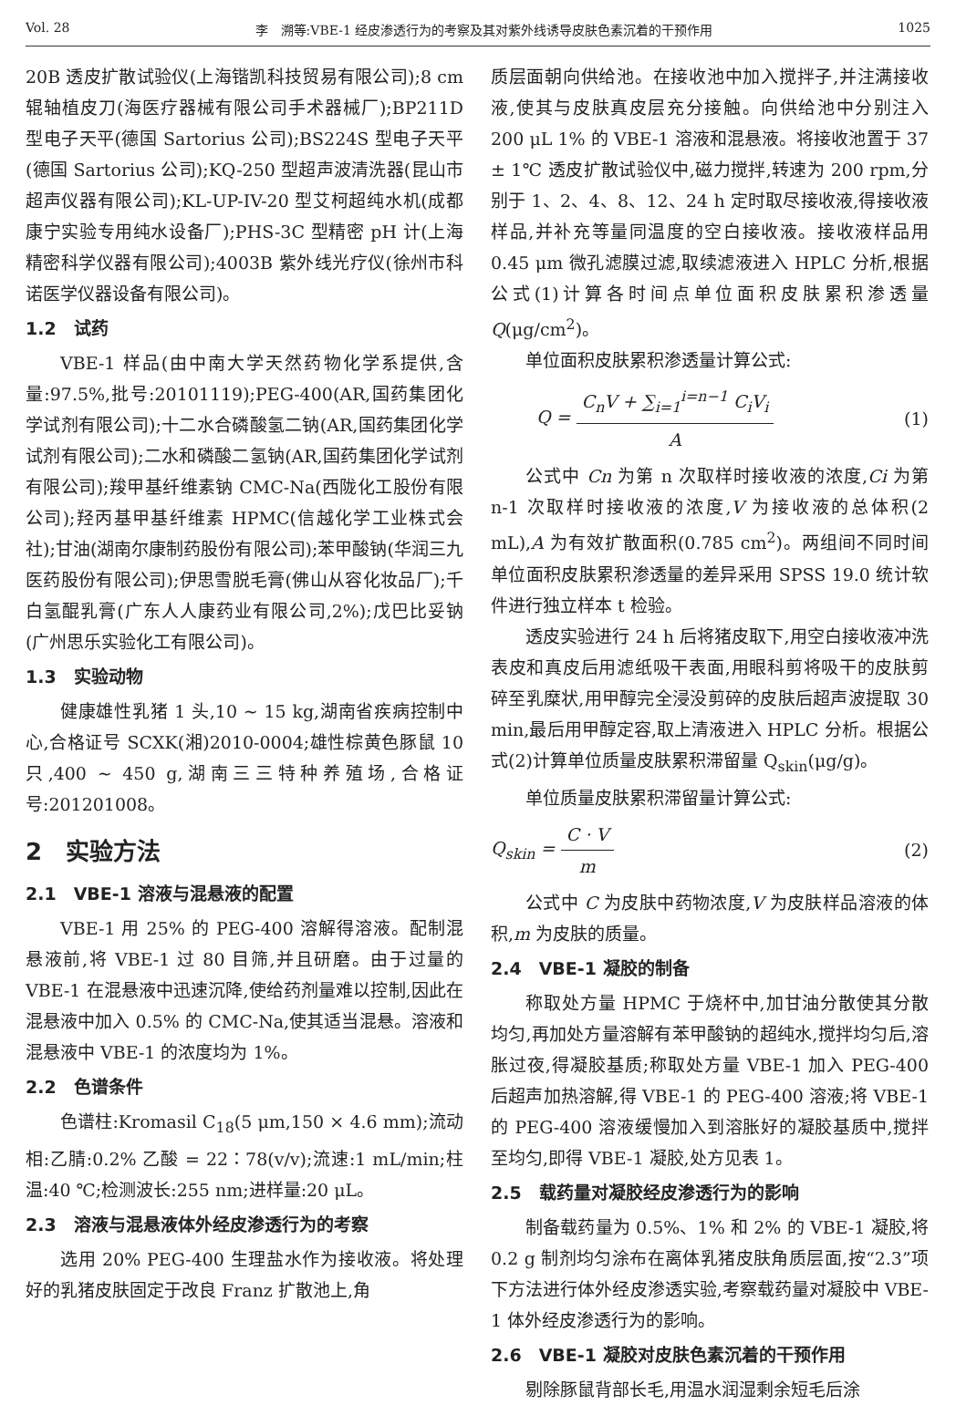Vol. 28 李　溯等:VBE-1 经皮渗透行为的考察及其对紫外线诱导皮肤色素沉着的干预作用 1025
20B 透皮扩散试验仪(上海锴凯科技贸易有限公司);8 cm 辊轴植皮刀(海医疗器械有限公司手术器械厂);BP211D 型电子天平(德国 Sartorius 公司);BS224S 型电子天平(德国 Sartorius 公司);KQ-250 型超声波清洗器(昆山市超声仪器有限公司);KL-UP-IV-20 型艾柯超纯水机(成都康宁实验专用纯水设备厂);PHS-3C 型精密 pH 计(上海精密科学仪器有限公司);4003B 紫外线光疗仪(徐州市科诺医学仪器设备有限公司)。
1.2　试药
VBE-1 样品(由中南大学天然药物化学系提供,含量:97.5%,批号:20101119);PEG-400(AR,国药集团化学试剂有限公司);十二水合磷酸氢二钠(AR,国药集团化学试剂有限公司);二水和磷酸二氢钠(AR,国药集团化学试剂有限公司);羧甲基纤维素钠 CMC-Na(西陇化工股份有限公司);羟丙基甲基纤维素 HPMC(信越化学工业株式会社);甘油(湖南尔康制药股份有限公司);苯甲酸钠(华润三九医药股份有限公司);伊思雪脱毛膏(佛山从容化妆品厂);千白氢醌乳膏(广东人人康药业有限公司,2%);戊巴比妥钠(广州思乐实验化工有限公司)。
1.3　实验动物
健康雄性乳猪 1 头,10 ~ 15 kg,湖南省疾病控制中心,合格证号 SCXK(湘)2010-0004;雄性棕黄色豚鼠 10 只,400 ~ 450 g,湖南三三特种养殖场,合格证号:201201008。
2　实验方法
2.1　VBE-1 溶液与混悬液的配置
VBE-1 用 25% 的 PEG-400 溶解得溶液。配制混悬液前,将 VBE-1 过 80 目筛,并且研磨。由于过量的 VBE-1 在混悬液中迅速沉降,使给药剂量难以控制,因此在混悬液中加入 0.5% 的 CMC-Na,使其适当混悬。溶液和混悬液中 VBE-1 的浓度均为 1%。
2.2　色谱条件
色谱柱:Kromasil C<sub>18</sub>(5 μm,150 × 4.6 mm);流动相:乙腈:0.2% 乙酸 = 22∶78(v/v);流速:1 mL/min;柱温:40 ℃;检测波长:255 nm;进样量:20 μL。
2.3　溶液与混悬液体外经皮渗透行为的考察
选用 20% PEG-400 生理盐水作为接收液。将处理好的乳猪皮肤固定于改良 Franz 扩散池上,角
质层面朝向供给池。在接收池中加入搅拌子,并注满接收液,使其与皮肤真皮层充分接触。向供给池中分别注入 200 μL 1% 的 VBE-1 溶液和混悬液。将接收池置于 37 ± 1℃ 透皮扩散试验仪中,磁力搅拌,转速为 200 rpm,分别于 1、2、4、8、12、24 h 定时取尽接收液,得接收液样品,并补充等量同温度的空白接收液。接收液样品用 0.45 μm 微孔滤膜过滤,取续滤液进入 HPLC 分析,根据公式(1)计算各时间点单位面积皮肤累积渗透量 Q(μg/cm<sup>2</sup>)。
单位面积皮肤累积渗透量计算公式:
Q = C<sub>n</sub>V + ∑<sub>i=1</sub><sup>i=n−1</sup> C<sub>i</sub>V<sub>i</sub> A (1)
公式中 Cn 为第 n 次取样时接收液的浓度,Ci 为第 n-1 次取样时接收液的浓度,V 为接收液的总体积(2 mL),A 为有效扩散面积(0.785 cm<sup>2</sup>)。两组间不同时间单位面积皮肤累积渗透量的差异采用 SPSS 19.0 统计软件进行独立样本 t 检验。
透皮实验进行 24 h 后将猪皮取下,用空白接收液冲洗表皮和真皮后用滤纸吸干表面,用眼科剪将吸干的皮肤剪碎至乳糜状,用甲醇完全浸没剪碎的皮肤后超声波提取 30 min,最后用甲醇定容,取上清液进入 HPLC 分析。根据公式(2)计算单位质量皮肤累积滞留量 Q<sub>skin</sub>(μg/g)。
单位质量皮肤累积滞留量计算公式:
Q<sub>skin</sub> = C · V m (2)
公式中 C 为皮肤中药物浓度,V 为皮肤样品溶液的体积,m 为皮肤的质量。
2.4　VBE-1 凝胶的制备
称取处方量 HPMC 于烧杯中,加甘油分散使其分散均匀,再加处方量溶解有苯甲酸钠的超纯水,搅拌均匀后,溶胀过夜,得凝胶基质;称取处方量 VBE-1 加入 PEG-400 后超声加热溶解,得 VBE-1 的 PEG-400 溶液;将 VBE-1 的 PEG-400 溶液缓慢加入到溶胀好的凝胶基质中,搅拌至均匀,即得 VBE-1 凝胶,处方见表 1。
2.5　载药量对凝胶经皮渗透行为的影响
制备载药量为 0.5%、1% 和 2% 的 VBE-1 凝胶,将 0.2 g 制剂均匀涂布在离体乳猪皮肤角质层面,按“2.3”项下方法进行体外经皮渗透实验,考察载药量对凝胶中 VBE-1 体外经皮渗透行为的影响。
2.6　VBE-1 凝胶对皮肤色素沉着的干预作用
剔除豚鼠背部长毛,用温水润湿剩余短毛后涂